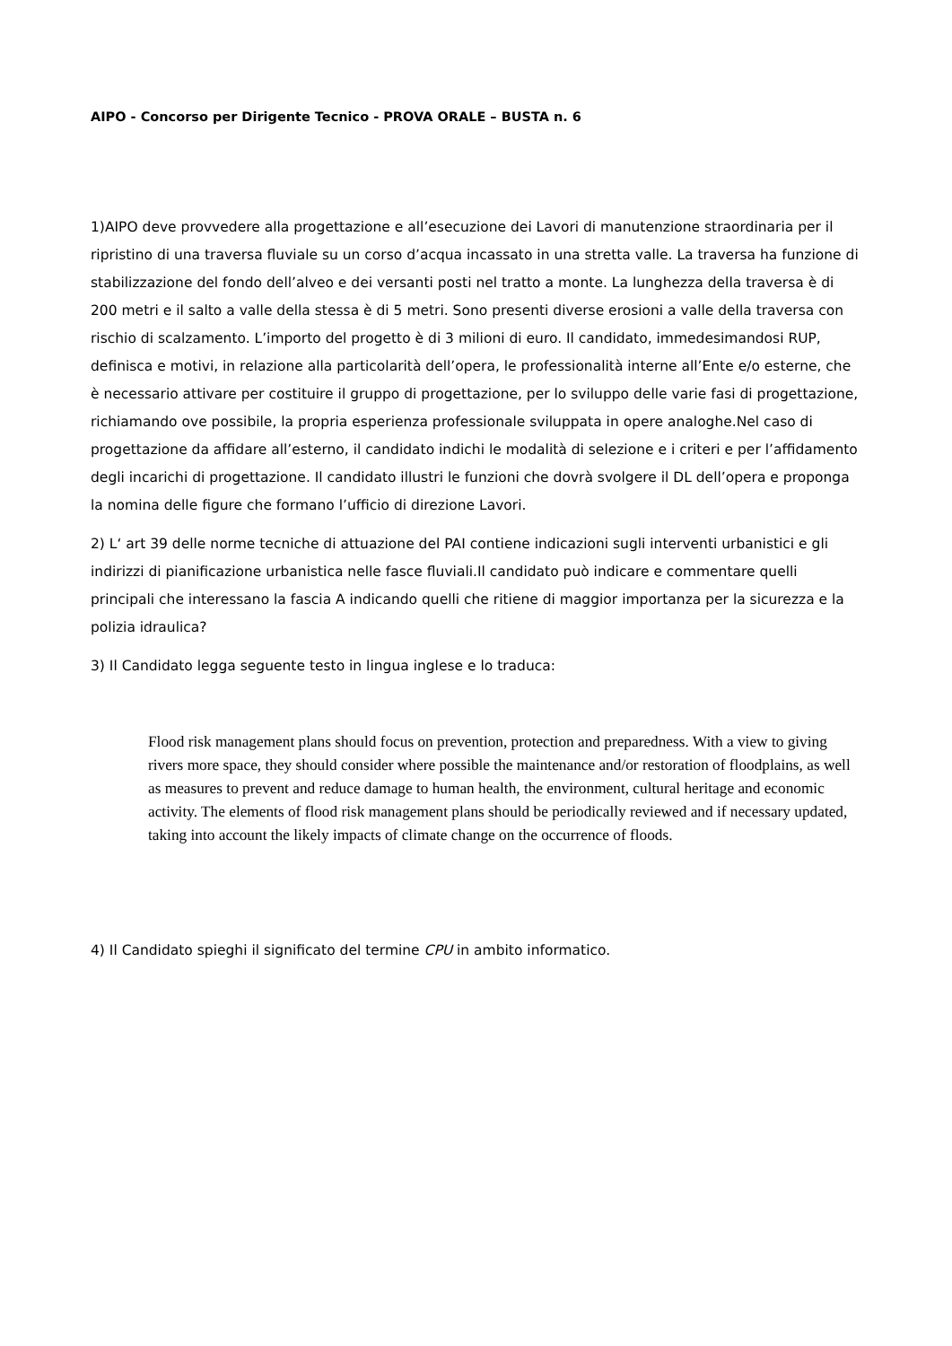AIPO - Concorso per Dirigente Tecnico - PROVA ORALE – BUSTA n. 6
1)AIPO deve provvedere alla progettazione e all’esecuzione dei Lavori di manutenzione straordinaria per il ripristino di una traversa fluviale su un corso d’acqua incassato in una stretta valle. La traversa ha funzione di stabilizzazione del fondo dell’alveo e dei versanti posti nel tratto a monte. La lunghezza della traversa è di 200 metri e il salto a valle della stessa è di 5 metri. Sono presenti diverse erosioni a valle della traversa con rischio di scalzamento. L’importo del progetto è di 3 milioni di euro. Il candidato, immedesimandosi RUP, definisca e motivi, in relazione alla particolarità dell’opera, le professionalità interne all’Ente e/o esterne, che è necessario attivare per costituire il gruppo di progettazione, per lo sviluppo delle varie fasi di progettazione, richiamando ove possibile, la propria esperienza professionale sviluppata in opere analoghe.Nel caso di progettazione da affidare all’esterno, il candidato indichi le modalità di selezione e i criteri e per l’affidamento degli incarichi di progettazione. Il candidato illustri le funzioni che dovrà svolgere il DL dell’opera e proponga la nomina delle figure che formano l’ufficio di direzione Lavori.
2) L‘ art 39 delle norme tecniche di attuazione del PAI contiene indicazioni sugli interventi urbanistici e gli indirizzi di pianificazione urbanistica nelle fasce fluviali.Il candidato può indicare e commentare quelli principali che interessano la fascia A indicando quelli che ritiene di maggior importanza per la sicurezza e la polizia idraulica?
3) Il Candidato legga seguente testo in lingua inglese e lo traduca:
Flood risk management plans should focus on prevention, protection and preparedness. With a view to giving rivers more space, they should consider where possible the maintenance and/or restoration of floodplains, as well as measures to prevent and reduce damage to human health, the environment, cultural heritage and economic activity. The elements of flood risk management plans should be periodically reviewed and if necessary updated, taking into account the likely impacts of climate change on the occurrence of floods.
4) Il Candidato spieghi il significato del termine CPU in ambito informatico.